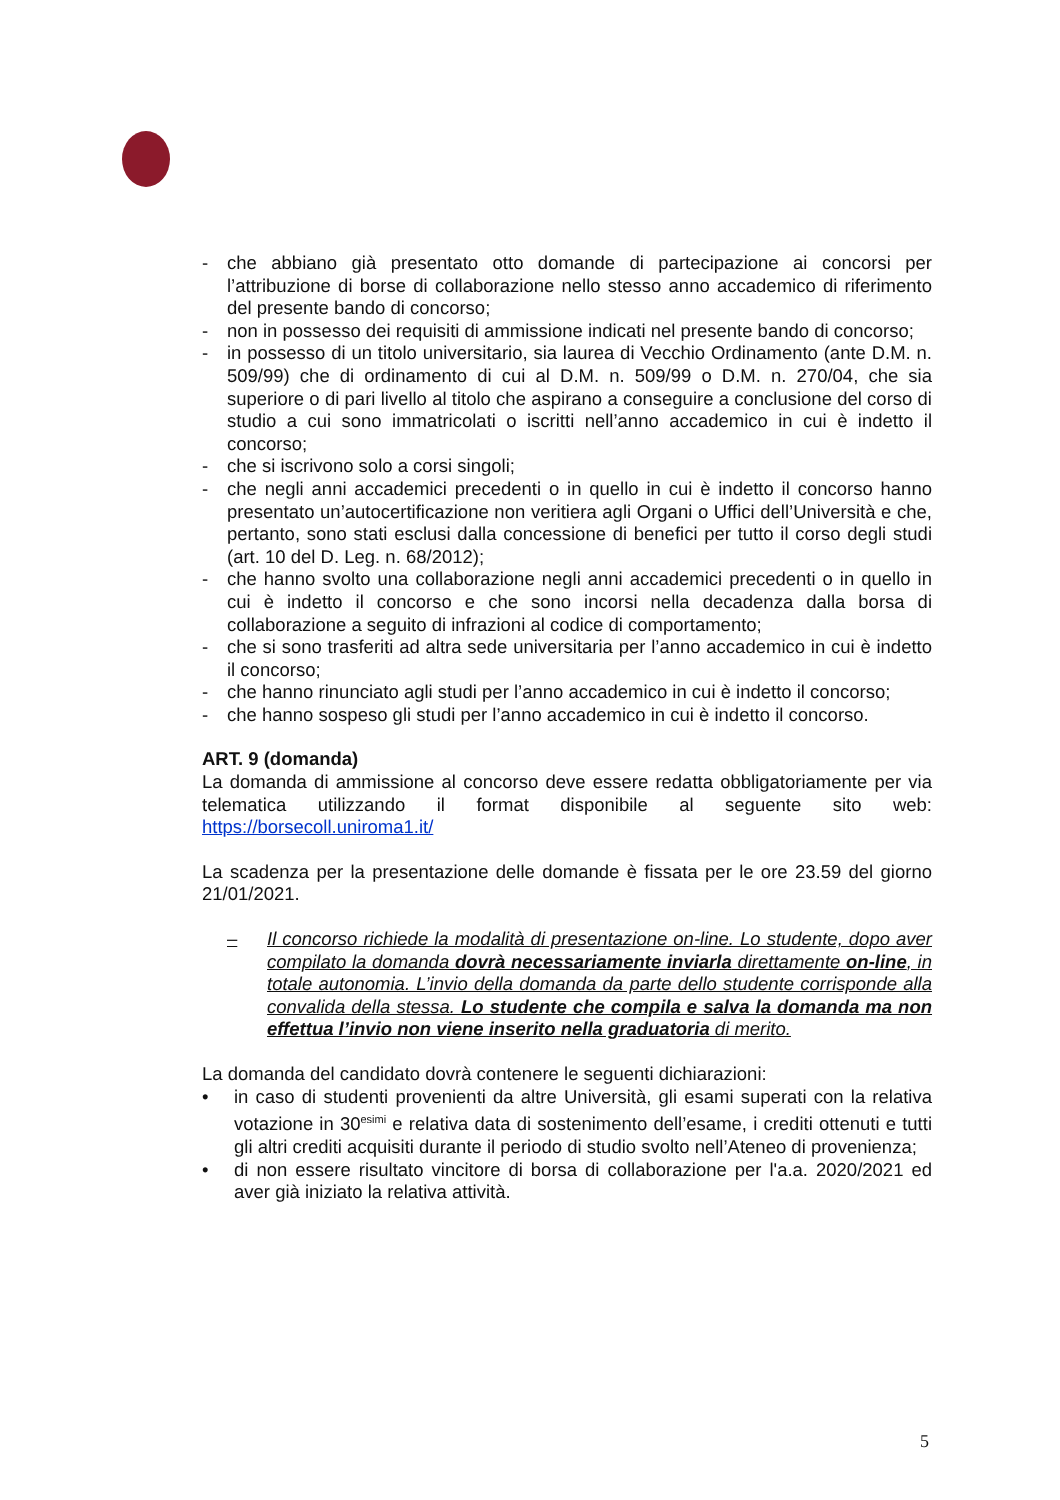- che abbiano già presentato otto domande di partecipazione ai concorsi per l’attribuzione di borse di collaborazione nello stesso anno accademico di riferimento del presente bando di concorso;
- non in possesso dei requisiti di ammissione indicati nel presente bando di concorso;
- in possesso di un titolo universitario, sia laurea di Vecchio Ordinamento (ante D.M. n. 509/99) che di ordinamento di cui al D.M. n. 509/99 o D.M. n. 270/04, che sia superiore o di pari livello al titolo che aspirano a conseguire a conclusione del corso di studio a cui sono immatricolati o iscritti nell’anno accademico in cui è indetto il concorso;
- che si iscrivono solo a corsi singoli;
- che negli anni accademici precedenti o in quello in cui è indetto il concorso hanno presentato un’autocertificazione non veritiera agli Organi o Uffici dell’Università e che, pertanto, sono stati esclusi dalla concessione di benefici per tutto il corso degli studi (art. 10 del D. Leg. n. 68/2012);
- che hanno svolto una collaborazione negli anni accademici precedenti o in quello in cui è indetto il concorso e che sono incorsi nella decadenza dalla borsa di collaborazione a seguito di infrazioni al codice di comportamento;
- che si sono trasferiti ad altra sede universitaria per l’anno accademico in cui è indetto il concorso;
- che hanno rinunciato agli studi per l’anno accademico in cui è indetto il concorso;
- che hanno sospeso gli studi per l’anno accademico in cui è indetto il concorso.
ART. 9 (domanda)
La domanda di ammissione al concorso deve essere redatta obbligatoriamente per via telematica utilizzando il format disponibile al seguente sito web: https://borsecoll.uniroma1.it/
La scadenza per la presentazione delle domande è fissata per le ore 23.59 del giorno 21/01/2021.
– Il concorso richiede la modalità di presentazione on-line. Lo studente, dopo aver compilato la domanda dovrà necessariamente inviarla direttamente on-line, in totale autonomia. L’invio della domanda da parte dello studente corrisponde alla convalida della stessa. Lo studente che compila e salva la domanda ma non effettua l’invio non viene inserito nella graduatoria di merito.
La domanda del candidato dovrà contenere le seguenti dichiarazioni:
• in caso di studenti provenienti da altre Università, gli esami superati con la relativa votazione in 30<sup>esimi</sup> e relativa data di sostenimento dell’esame, i crediti ottenuti e tutti gli altri crediti acquisiti durante il periodo di studio svolto nell’Ateneo di provenienza;
• di non essere risultato vincitore di borsa di collaborazione per l'a.a. 2020/2021 ed aver già iniziato la relativa attività.
5